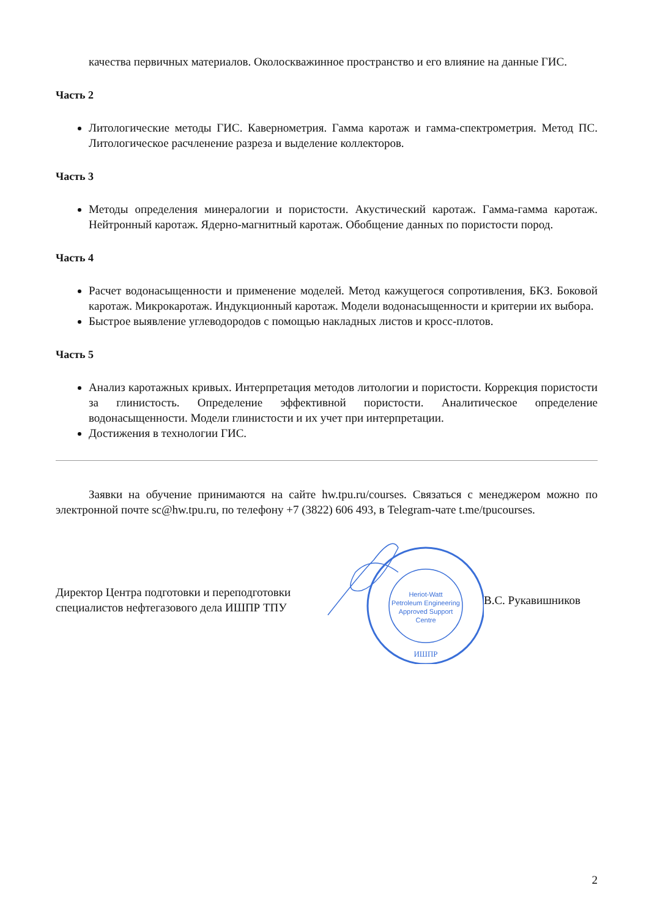качества первичных материалов. Околоскважинное пространство и его влияние на данные ГИС.
Часть 2
Литологические методы ГИС. Кавернометрия. Гамма каротаж и гамма-спектрометрия. Метод ПС. Литологическое расчленение разреза и выделение коллекторов.
Часть 3
Методы определения минералогии и пористости. Акустический каротаж. Гамма-гамма каротаж. Нейтронный каротаж. Ядерно-магнитный каротаж. Обобщение данных по пористости пород.
Часть 4
Расчет водонасыщенности и применение моделей. Метод кажущегося сопротивления, БКЗ. Боковой каротаж. Микрокаротаж. Индукционный каротаж. Модели водонасыщенности и критерии их выбора.
Быстрое выявление углеводородов с помощью накладных листов и кросс-плотов.
Часть 5
Анализ каротажных кривых. Интерпретация методов литологии и пористости. Коррекция пористости за глинистость. Определение эффективной пористости. Аналитическое определение водонасыщенности. Модели глинистости и их учет при интерпретации.
Достижения в технологии ГИС.
Заявки на обучение принимаются на сайте hw.tpu.ru/courses. Связаться с менеджером можно по электронной почте sc@hw.tpu.ru, по телефону +7 (3822) 606 493, в Telegram-чате t.me/tpucourses.
Директор Центра подготовки и переподготовки специалистов нефтегазового дела ИШПР ТПУ
Heriot-Watt
Petroleum Engineering
Approved Support
Centre
ИШПР
В.С. Рукавишников
2